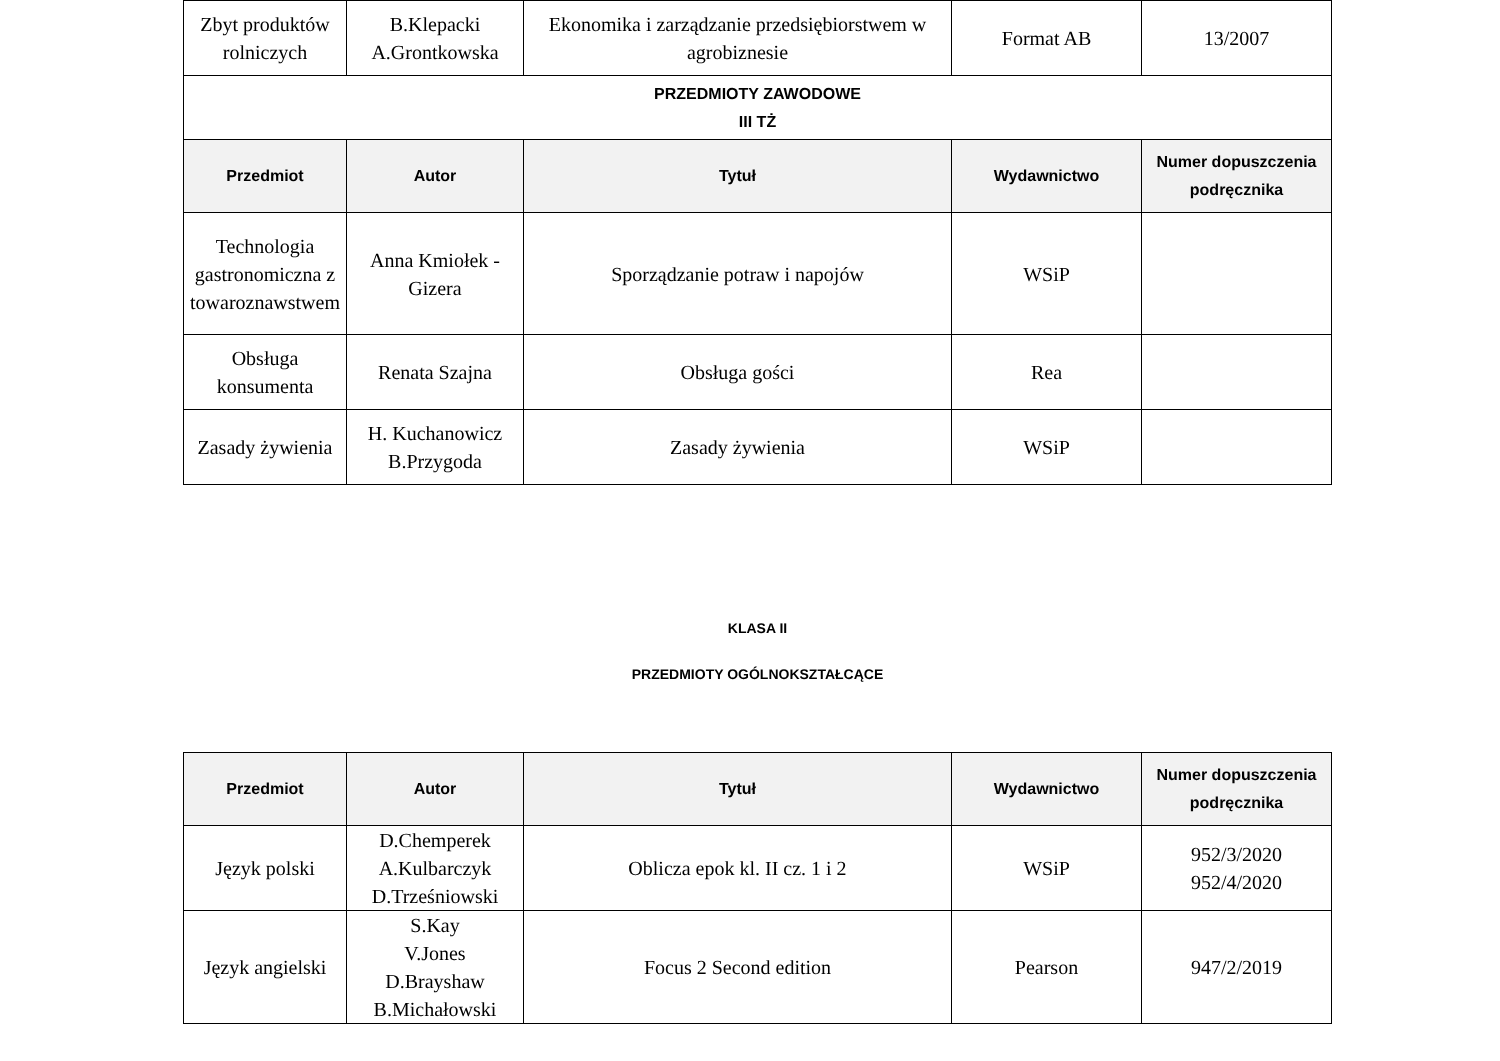| Zbyt produktów rolniczych | B.Klepacki A.Grontkowska | Ekonomika i zarządzanie przedsiębiorstwem w agrobiznesie | Format AB | 13/2007 |
| PRZEDMIOTY ZAWODOWE III TŻ | | | | |
| Przedmiot | Autor | Tytuł | Wydawnictwo | Numer dopuszczenia podręcznika |
| Technologia gastronomiczna z towaroznawstwem | Anna Kmiołek - Gizera | Sporządzanie potraw i napojów | WSiP | |
| Obsługa konsumenta | Renata Szajna | Obsługa gości | Rea | |
| Zasady żywienia | H. Kuchanowicz B.Przygoda | Zasady żywienia | WSiP | |
KLASA II
PRZEDMIOTY OGÓLNOKSZTAŁCĄCE
| Przedmiot | Autor | Tytuł | Wydawnictwo | Numer dopuszczenia podręcznika |
| --- | --- | --- | --- | --- |
| Język polski | D.Chemperek A.Kulbarczyk D.Trześniowski | Oblicza epok kl. II cz. 1 i 2 | WSiP | 952/3/2020 952/4/2020 |
| Język angielski | S.Kay V.Jones D.Brayshaw B.Michałowski | Focus 2 Second edition | Pearson | 947/2/2019 |